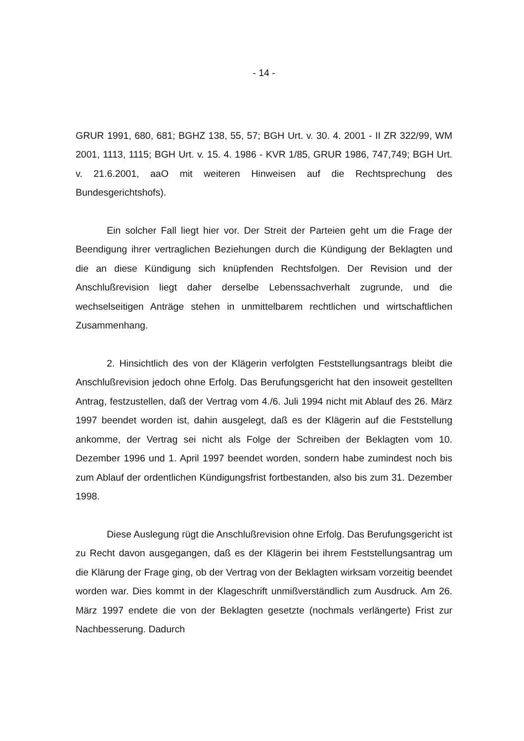- 14 -
GRUR 1991, 680, 681; BGHZ 138, 55, 57; BGH Urt. v. 30. 4. 2001 - II ZR 322/99, WM 2001, 1113, 1115; BGH Urt. v. 15. 4. 1986 - KVR 1/85, GRUR 1986, 747,749; BGH Urt. v. 21.6.2001, aaO mit weiteren Hinweisen auf die Rechtsprechung des Bundesgerichtshofs).
Ein solcher Fall liegt hier vor. Der Streit der Parteien geht um die Frage der Beendigung ihrer vertraglichen Beziehungen durch die Kündigung der Beklagten und die an diese Kündigung sich knüpfenden Rechtsfolgen. Der Revision und der Anschlußrevision liegt daher derselbe Lebenssachverhalt zugrunde, und die wechselseitigen Anträge stehen in unmittelbarem rechtlichen und wirtschaftlichen Zusammenhang.
2. Hinsichtlich des von der Klägerin verfolgten Feststellungsantrags bleibt die Anschlußrevision jedoch ohne Erfolg. Das Berufungsgericht hat den insoweit gestellten Antrag, festzustellen, daß der Vertrag vom 4./6. Juli 1994 nicht mit Ablauf des 26. März 1997 beendet worden ist, dahin ausgelegt, daß es der Klägerin auf die Feststellung ankomme, der Vertrag sei nicht als Folge der Schreiben der Beklagten vom 10. Dezember 1996 und 1. April 1997 beendet worden, sondern habe zumindest noch bis zum Ablauf der ordentlichen Kündigungsfrist fortbestanden, also bis zum 31. Dezember 1998.
Diese Auslegung rügt die Anschlußrevision ohne Erfolg. Das Berufungsgericht ist zu Recht davon ausgegangen, daß es der Klägerin bei ihrem Feststellungsantrag um die Klärung der Frage ging, ob der Vertrag von der Beklagten wirksam vorzeitig beendet worden war. Dies kommt in der Klageschrift unmißverständlich zum Ausdruck. Am 26. März 1997 endete die von der Beklagten gesetzte (nochmals verlängerte) Frist zur Nachbesserung. Dadurch